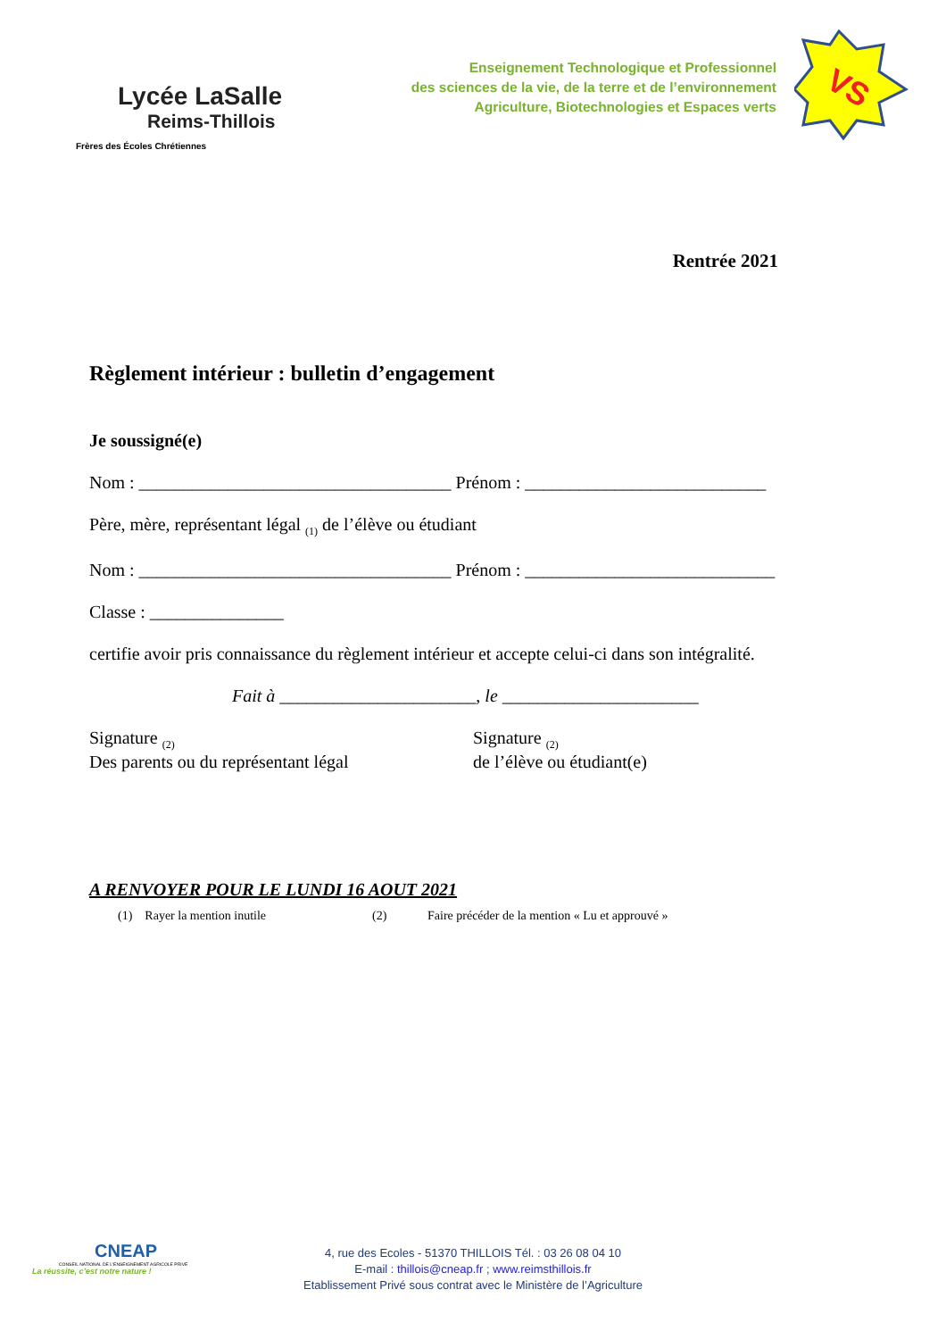Lycée LaSalle
Reims-Thillois
Frères des Écoles Chrétiennes
Enseignement Technologique et Professionnel
des sciences de la vie, de la terre et de l’environnement
Agriculture, Biotechnologies et Espaces verts
VS
Rentrée 2021
Règlement intérieur : bulletin d’engagement
Je soussigné(e)
Nom : ___________________________________ Prénom : ___________________________
Père, mère, représentant légal <sub>(1)</sub> de l’élève ou étudiant
Nom : ___________________________________ Prénom : ____________________________
Classe : _______________
certifie avoir pris connaissance du règlement intérieur et accepte celui-ci dans son intégralité.
Fait à ______________________, le ______________________
Signature <sub>(2)</sub>
Des parents ou du représentant légal
Signature <sub>(2)</sub>
de l’élève ou étudiant(e)
A RENVOYER POUR LE LUNDI 16 AOUT 2021
(1) Rayer la mention inutile (2) Faire précéder de la mention « Lu et approuvé »
CNEAP
CONSEIL NATIONAL DE L'ENSEIGNEMENT AGRICOLE PRIVÉ
La réussite, c’est notre nature !
4, rue des Ecoles - 51370 THILLOIS Tél. : 03 26 08 04 10
E-mail : thillois@cneap.fr ; www.reimsthillois.fr
Etablissement Privé sous contrat avec le Ministère de l’Agriculture